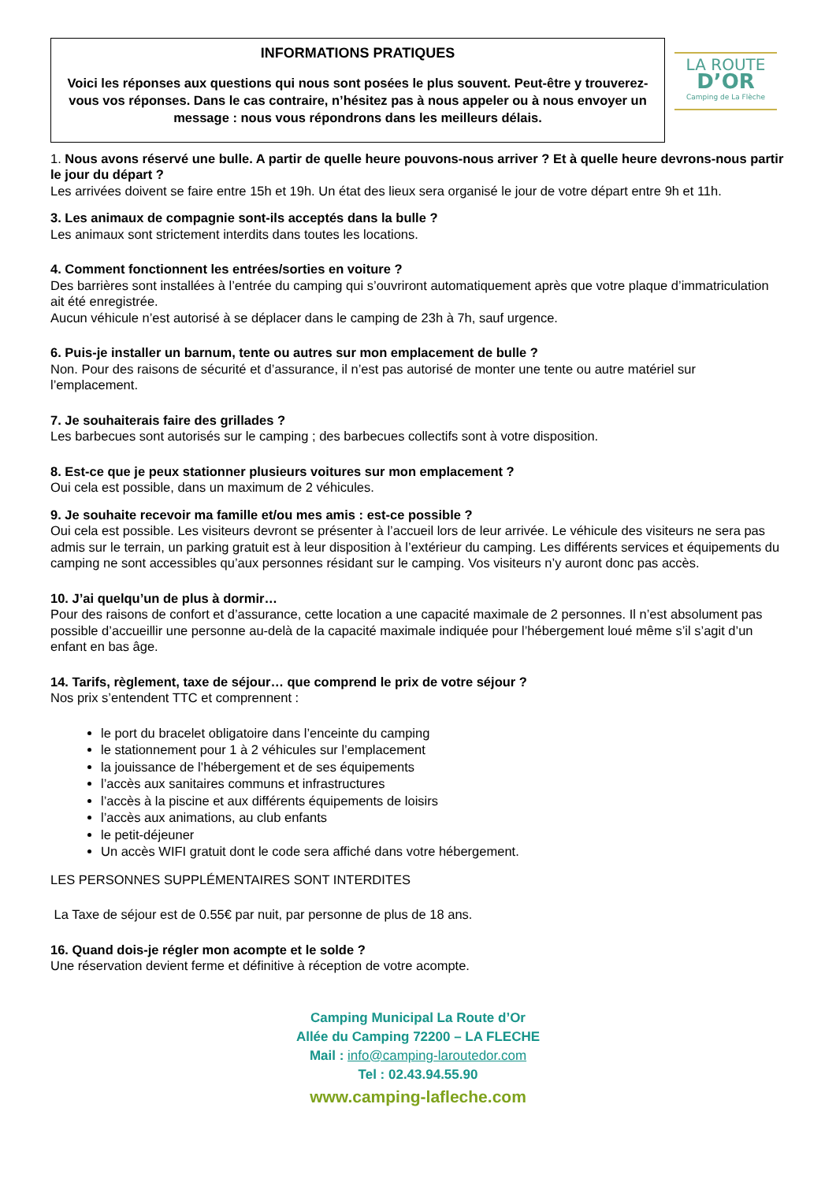INFORMATIONS PRATIQUES
Voici les réponses aux questions qui nous sont posées le plus souvent. Peut-être y trouverez-vous vos réponses. Dans le cas contraire, n’hésitez pas à nous appeler ou à nous envoyer un message : nous vous répondrons dans les meilleurs délais.
LA ROUTE
D’OR
Camping de La Flèche
1. Nous avons réservé une bulle. A partir de quelle heure pouvons-nous arriver ? Et à quelle heure devrons-nous partir le jour du départ ?
Les arrivées doivent se faire entre 15h et 19h. Un état des lieux sera organisé le jour de votre départ entre 9h et 11h.
3. Les animaux de compagnie sont-ils acceptés dans la bulle ?
Les animaux sont strictement interdits dans toutes les locations.
4. Comment fonctionnent les entrées/sorties en voiture ?
Des barrières sont installées à l’entrée du camping qui s’ouvriront automatiquement après que votre plaque d’immatriculation ait été enregistrée.
Aucun véhicule n’est autorisé à se déplacer dans le camping de 23h à 7h, sauf urgence.
6. Puis-je installer un barnum, tente ou autres sur mon emplacement de bulle ?
Non. Pour des raisons de sécurité et d’assurance, il n’est pas autorisé de monter une tente ou autre matériel sur l’emplacement.
7. Je souhaiterais faire des grillades ?
Les barbecues sont autorisés sur le camping ; des barbecues collectifs sont à votre disposition.
8. Est-ce que je peux stationner plusieurs voitures sur mon emplacement ?
Oui cela est possible, dans un maximum de 2 véhicules.
9. Je souhaite recevoir ma famille et/ou mes amis : est-ce possible ?
Oui cela est possible. Les visiteurs devront se présenter à l’accueil lors de leur arrivée. Le véhicule des visiteurs ne sera pas admis sur le terrain, un parking gratuit est à leur disposition à l’extérieur du camping. Les différents services et équipements du camping ne sont accessibles qu’aux personnes résidant sur le camping. Vos visiteurs n’y auront donc pas accès.
10. J’ai quelqu’un de plus à dormir…
Pour des raisons de confort et d’assurance, cette location a une capacité maximale de 2 personnes. Il n’est absolument pas possible d’accueillir une personne au-delà de la capacité maximale indiquée pour l’hébergement loué même s’il s’agit d’un enfant en bas âge.
14. Tarifs, règlement, taxe de séjour… que comprend le prix de votre séjour ?
Nos prix s’entendent TTC et comprennent :
le port du bracelet obligatoire dans l’enceinte du camping
le stationnement pour 1 à 2 véhicules sur l’emplacement
la jouissance de l’hébergement et de ses équipements
l’accès aux sanitaires communs et infrastructures
l’accès à la piscine et aux différents équipements de loisirs
l’accès aux animations, au club enfants
le petit-déjeuner
Un accès WIFI gratuit dont le code sera affiché dans votre hébergement.
LES PERSONNES SUPPLÉMENTAIRES SONT INTERDITES
La Taxe de séjour est de 0.55€ par nuit, par personne de plus de 18 ans.
16. Quand dois-je régler mon acompte et le solde ?
Une réservation devient ferme et définitive à réception de votre acompte.
Camping Municipal La Route d’Or
Allée du Camping 72200 – LA FLECHE
Mail : info@camping-laroutedor.com
Tel : 02.43.94.55.90
www.camping-lafleche.com